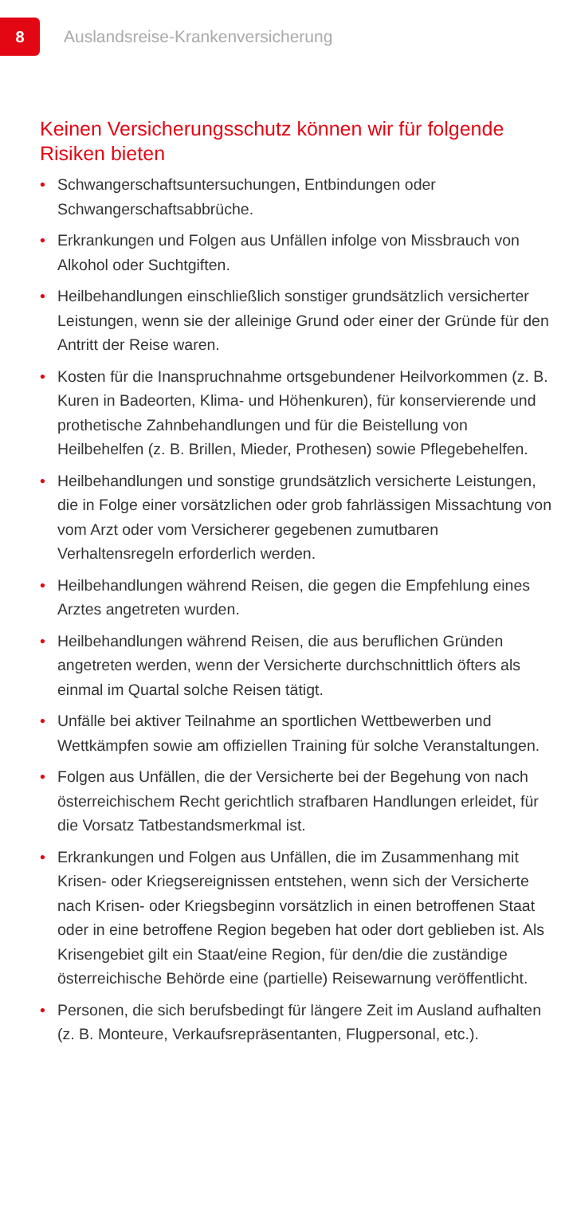8
Auslandsreise-Krankenversicherung
Keinen Versicherungsschutz können wir für folgende Risiken bieten
• Schwangerschaftsuntersuchungen, Entbindungen oder Schwangerschaftsabbrüche.
• Erkrankungen und Folgen aus Unfällen infolge von Missbrauch von Alkohol oder Suchtgiften.
• Heilbehandlungen einschließlich sonstiger grundsätzlich versicherter Leistungen, wenn sie der alleinige Grund oder einer der Gründe für den Antritt der Reise waren.
• Kosten für die Inanspruchnahme ortsgebundener Heilvorkommen (z. B. Kuren in Badeorten, Klima- und Höhenkuren), für konservierende und prothetische Zahnbehandlungen und für die Beistellung von Heilbehelfen (z. B. Brillen, Mieder, Prothesen) sowie Pflegebehelfen.
• Heilbehandlungen und sonstige grundsätzlich versicherte Leistungen, die in Folge einer vorsätzlichen oder grob fahrlässigen Missachtung von vom Arzt oder vom Versicherer gegebenen zumutbaren Verhaltensregeln erforderlich werden.
• Heilbehandlungen während Reisen, die gegen die Empfehlung eines Arztes angetreten wurden.
• Heilbehandlungen während Reisen, die aus beruflichen Gründen angetreten werden, wenn der Versicherte durchschnittlich öfters als einmal im Quartal solche Reisen tätigt.
• Unfälle bei aktiver Teilnahme an sportlichen Wettbewerben und Wettkämpfen sowie am offiziellen Training für solche Veranstaltungen.
• Folgen aus Unfällen, die der Versicherte bei der Begehung von nach österreichischem Recht gerichtlich strafbaren Handlungen erleidet, für die Vorsatz Tatbestandsmerkmal ist.
• Erkrankungen und Folgen aus Unfällen, die im Zusammenhang mit Krisen- oder Kriegsereignissen entstehen, wenn sich der Versicherte nach Krisen- oder Kriegsbeginn vorsätzlich in einen betroffenen Staat oder in eine betroffene Region begeben hat oder dort geblieben ist. Als Krisengebiet gilt ein Staat/eine Region, für den/die die zuständige österreichische Behörde eine (partielle) Reisewarnung veröffentlicht.
• Personen, die sich berufsbedingt für längere Zeit im Ausland aufhalten (z. B. Monteure, Verkaufsrepräsentanten, Flugpersonal, etc.).